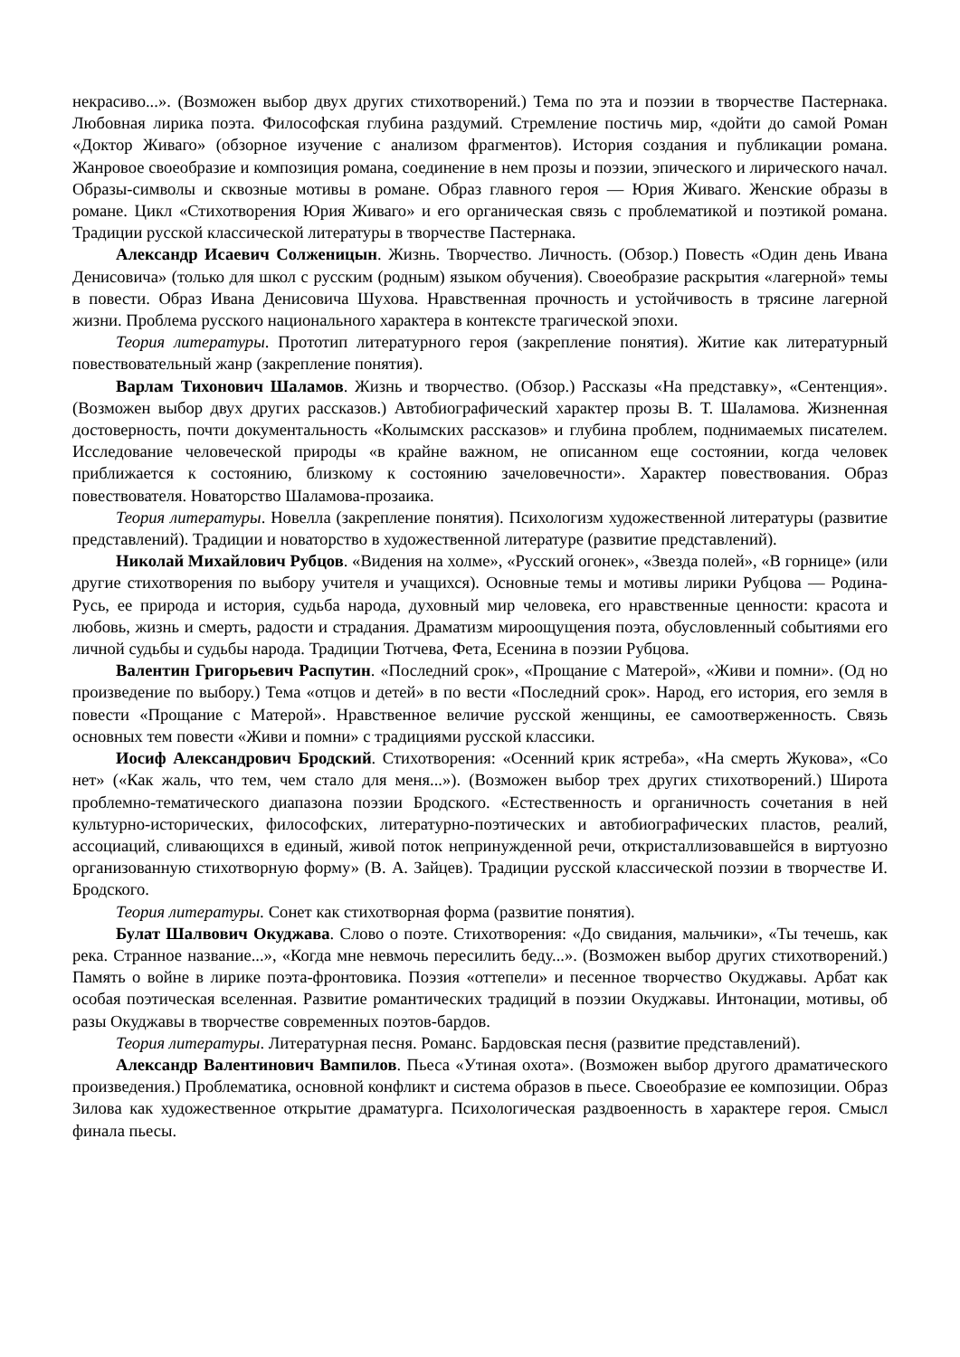некрасиво...». (Возможен выбор двух других стихотворений.) Тема по эта и поэзии в творчестве Пастернака. Любовная лирика поэта. Философская глубина раздумий. Стремление постичь мир, «дойти до самой Роман «Доктор Живаго» (обзорное изучение с анализом фрагментов). История создания и публикации романа. Жанровое своеобразие и композиция романа, соединение в нем прозы и поэзии, эпического и лирического начал. Образы-символы и сквозные мотивы в романе. Образ главного героя — Юрия Живаго. Женские образы в романе. Цикл «Стихотворения Юрия Живаго» и его органическая связь с проблематикой и поэтикой романа. Традиции русской классической литературы в творчестве Пастернака.
Александр Исаевич Солженицын. Жизнь. Творчество. Личность. (Обзор.) Повесть «Один день Ивана Денисовича» (только для школ с русским (родным) языком обучения). Своеобразие раскрытия «лагерной» темы в повести. Образ Ивана Денисовича Шухова. Нравственная прочность и устойчивость в трясине лагерной жизни. Проблема русского национального характера в контексте трагической эпохи.
Теория литературы. Прототип литературного героя (закрепление понятия). Житие как литературный повествовательный жанр (закрепление понятия).
Варлам Тихонович Шаламов. Жизнь и творчество. (Обзор.) Рассказы «На представку», «Сентенция». (Возможен выбор двух других рассказов.) Автобиографический характер прозы В. Т. Шаламова. Жизненная достоверность, почти документальность «Колымских рассказов» и глубина проблем, поднимаемых писателем. Исследование человеческой природы «в крайне важном, не описанном еще состоянии, когда человек приближается к состоянию, близкому к состоянию зачеловечности». Характер повествования. Образ повествователя. Новаторство Шаламова-прозаика.
Теория литературы. Новелла (закрепление понятия). Психологизм художественной литературы (развитие представлений). Традиции и новаторство в художественной литературе (развитие представлений).
Николай Михайлович Рубцов. «Видения на холме», «Русский огонек», «Звезда полей», «В горнице» (или другие стихотворения по выбору учителя и учащихся). Основные темы и мотивы лирики Рубцова — Родина-Русь, ее природа и история, судьба народа, духовный мир человека, его нравственные ценности: красота и любовь, жизнь и смерть, радости и страдания. Драматизм мироощущения поэта, обусловленный событиями его личной судьбы и судьбы народа. Традиции Тютчева, Фета, Есенина в поэзии Рубцова.
Валентин Григорьевич Распутин. «Последний срок», «Прощание с Матерой», «Живи и помни». (Од но произведение по выбору.) Тема «отцов и детей» в по вести «Последний срок». Народ, его история, его земля в повести «Прощание с Матерой». Нравственное величие русской женщины, ее самоотверженность. Связь основных тем повести «Живи и помни» с традициями русской классики.
Иосиф Александрович Бродский. Стихотворения: «Осенний крик ястреба», «На смерть Жукова», «Со нет» («Как жаль, что тем, чем стало для меня...»). (Возможен выбор трех других стихотворений.) Широта проблемно-тематического диапазона поэзии Бродского. «Естественность и органичность сочетания в ней культурно-исторических, философских, литературно-поэтических и автобиографических пластов, реалий, ассоциаций, сливающихся в единый, живой поток непринужденной речи, откристаллизовавшейся в виртуозно организованную стихотворную форму» (В. А. Зайцев). Традиции русской классической поэзии в творчестве И. Бродского.
Теория литературы. Сонет как стихотворная форма (развитие понятия).
Булат Шалвович Окуджава. Слово о поэте. Стихотворения: «До свидания, мальчики», «Ты течешь, как река. Странное название...», «Когда мне невмочь пересилить беду...». (Возможен выбор других стихотворений.) Память о войне в лирике поэта-фронтовика. Поэзия «оттепели» и песенное творчество Окуджавы. Арбат как особая поэтическая вселенная. Развитие романтических традиций в поэзии Окуджавы. Интонации, мотивы, об разы Окуджавы в творчестве современных поэтов-бардов.
Теория литературы. Литературная песня. Романс. Бардовская песня (развитие представлений).
Александр Валентинович Вампилов. Пьеса «Утиная охота». (Возможен выбор другого драматического произведения.) Проблематика, основной конфликт и система образов в пьесе. Своеобразие ее композиции. Образ Зилова как художественное открытие драматурга. Психологическая раздвоенность в характере героя. Смысл финала пьесы.